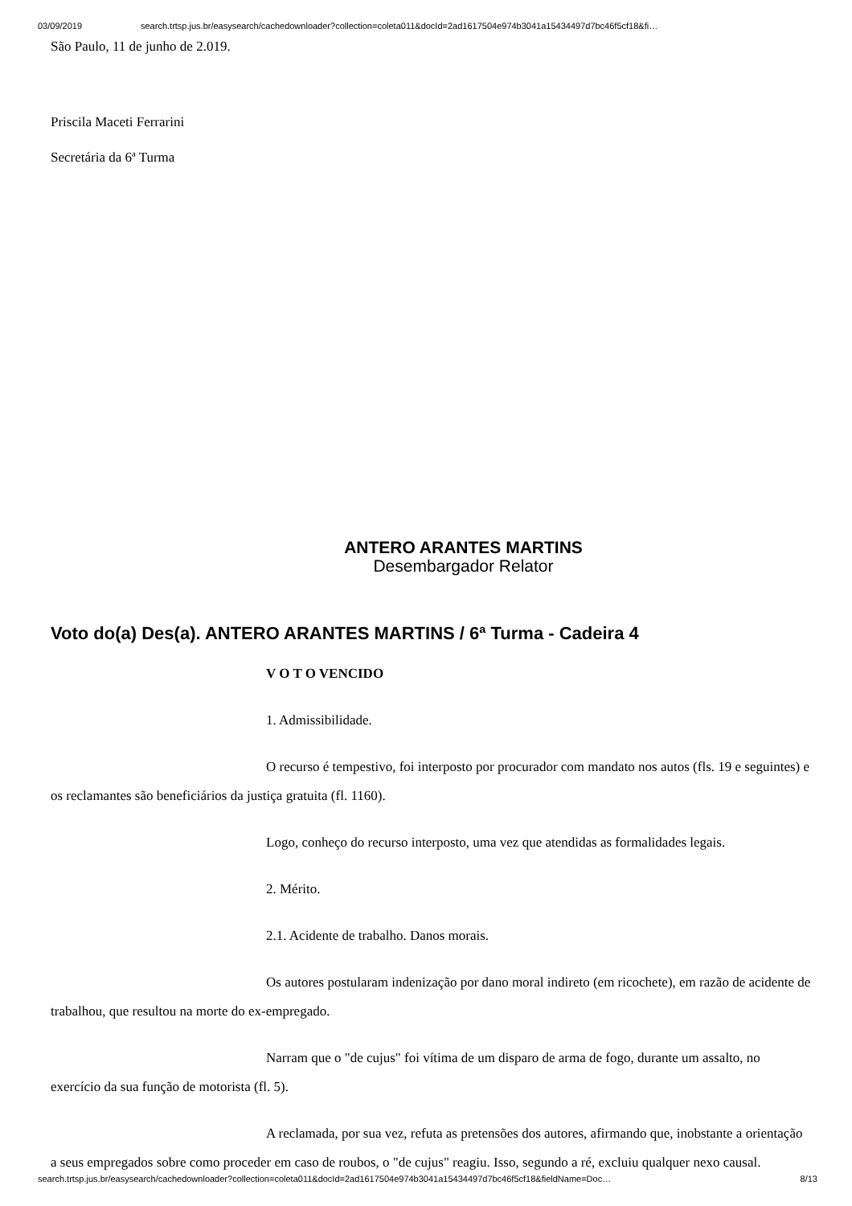03/09/2019 search.trtsp.jus.br/easysearch/cachedownloader?collection=coleta011&docId=2ad1617504e974b3041a15434497d7bc46f5cf18&fi…
São Paulo, 11 de junho de 2.019.
Priscila Maceti Ferrarini
Secretária da 6ª Turma
ANTERO ARANTES MARTINS
Desembargador Relator
Voto do(a) Des(a). ANTERO ARANTES MARTINS / 6ª Turma - Cadeira 4
V O T O VENCIDO
1. Admissibilidade.
O recurso é tempestivo, foi interposto por procurador com mandato nos autos (fls. 19 e seguintes) e os reclamantes são beneficiários da justiça gratuita (fl. 1160).
Logo, conheço do recurso interposto, uma vez que atendidas as formalidades legais.
2. Mérito.
2.1. Acidente de trabalho. Danos morais.
Os autores postularam indenização por dano moral indireto (em ricochete), em razão de acidente de trabalhou, que resultou na morte do ex-empregado.
Narram que o "de cujus" foi vítima de um disparo de arma de fogo, durante um assalto, no exercício da sua função de motorista (fl. 5).
A reclamada, por sua vez, refuta as pretensões dos autores, afirmando que, inobstante a orientação a seus empregados sobre como proceder em caso de roubos, o "de cujus" reagiu. Isso, segundo a ré, excluiu qualquer nexo causal.
search.trtsp.jus.br/easysearch/cachedownloader?collection=coleta011&docId=2ad1617504e974b3041a15434497d7bc46f5cf18&fieldName=Doc… 8/13